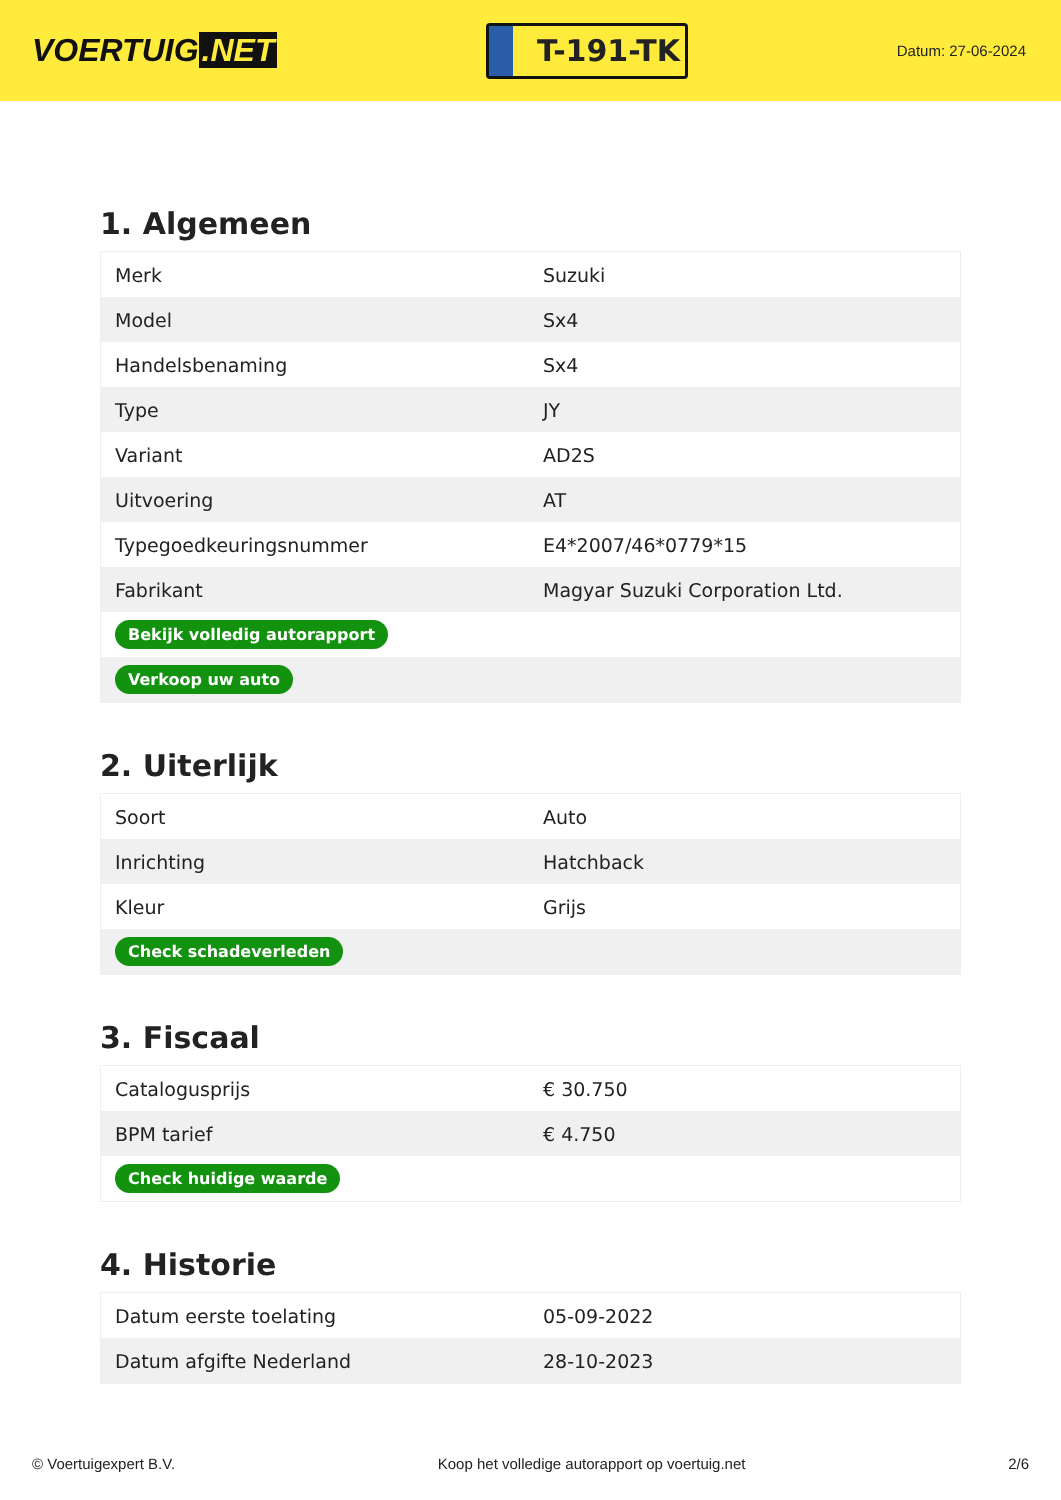VOERTUIG.NET
T-191-TK
Datum: 27-06-2024
1. Algemeen
| Merk | Suzuki |
| Model | Sx4 |
| Handelsbenaming | Sx4 |
| Type | JY |
| Variant | AD2S |
| Uitvoering | AT |
| Typegoedkeuringsnummer | E4*2007/46*0779*15 |
| Fabrikant | Magyar Suzuki Corporation Ltd. |
| Bekijk volledig autorapport | |
| Verkoop uw auto | |
2. Uiterlijk
| Soort | Auto |
| Inrichting | Hatchback |
| Kleur | Grijs |
| Check schadeverleden | |
3. Fiscaal
| Catalogusprijs | € 30.750 |
| BPM tarief | € 4.750 |
| Check huidige waarde | |
4. Historie
| Datum eerste toelating | 05-09-2022 |
| Datum afgifte Nederland | 28-10-2023 |
© Voertuigexpert B.V. Koop het volledige autorapport op voertuig.net 2/6